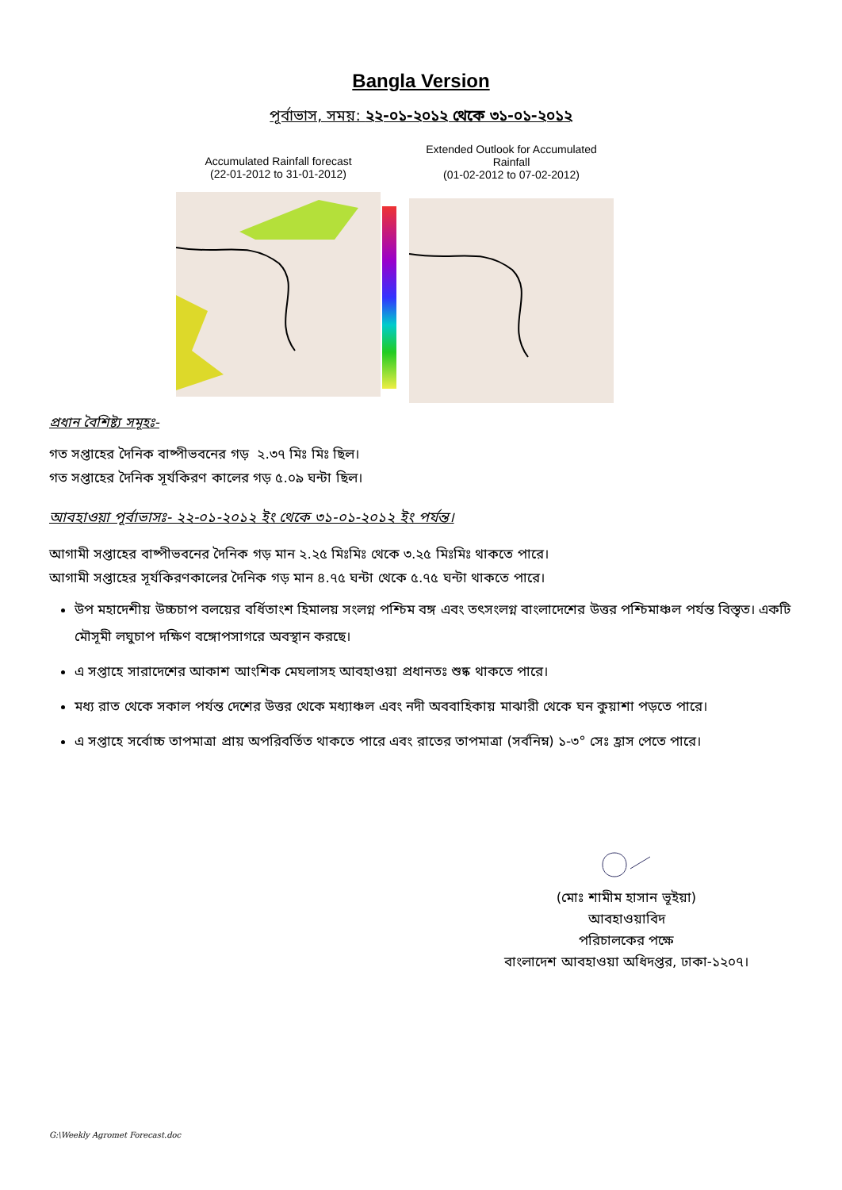Bangla Version
পূর্বাভাস, সময়: ২২-০১-২০১২ থেকে ৩১-০১-২০১২
Accumulated Rainfall forecast
(22-01-2012 to 31-01-2012)
Extended Outlook for Accumulated Rainfall
(01-02-2012 to 07-02-2012)
প্রধান বৈশিষ্ট্য সমূহঃ-
গত সপ্তাহের দৈনিক বাষ্পীভবনের গড় ২.৩৭ মিঃ মিঃ ছিল।
গত সপ্তাহের দৈনিক সূর্যকিরণ কালের গড় ৫.০৯ ঘন্টা ছিল।
আবহাওয়া পূর্বাভাসঃ- ২২-০১-২০১২ ইং থেকে ৩১-০১-২০১২ ইং পর্যন্ত।
আগামী সপ্তাহের বাষ্পীভবনের দৈনিক গড় মান ২.২৫ মিঃমিঃ থেকে ৩.২৫ মিঃমিঃ থাকতে পারে।
আগামী সপ্তাহের সূর্যকিরণকালের দৈনিক গড় মান ৪.৭৫ ঘন্টা থেকে ৫.৭৫ ঘন্টা থাকতে পারে।
উপ মহাদেশীয় উচ্চচাপ বলয়ের বর্ধিতাংশ হিমালয় সংলগ্ন পশ্চিম বঙ্গ এবং তৎসংলগ্ন বাংলাদেশের উত্তর পশ্চিমাঞ্চল পর্যন্ত বিস্তৃত। একটি মৌসূমী লঘুচাপ দক্ষিণ বঙ্গোপসাগরে অবস্থান করছে।
এ সপ্তাহে সারাদেশের আকাশ আংশিক মেঘলাসহ আবহাওয়া প্রধানতঃ শুষ্ক থাকতে পারে।
মধ্য রাত থেকে সকাল পর্যন্ত দেশের উত্তর থেকে মধ্যাঞ্চল এবং নদী অববাহিকায় মাঝারী থেকে ঘন কুয়াশা পড়তে পারে।
এ সপ্তাহে সর্বোচ্চ তাপমাত্রা প্রায় অপরিবর্তিত থাকতে পারে এবং রাতের তাপমাত্রা (সর্বনিম্ন) ১-৩° সেঃ হ্রাস পেতে পারে।
(মোঃ শামীম হাসান ভূইয়া)
আবহাওয়াবিদ
পরিচালকের পক্ষে
বাংলাদেশ আবহাওয়া অধিদপ্তর, ঢাকা-১২০৭।
G:\Weekly Agromet Forecast.doc